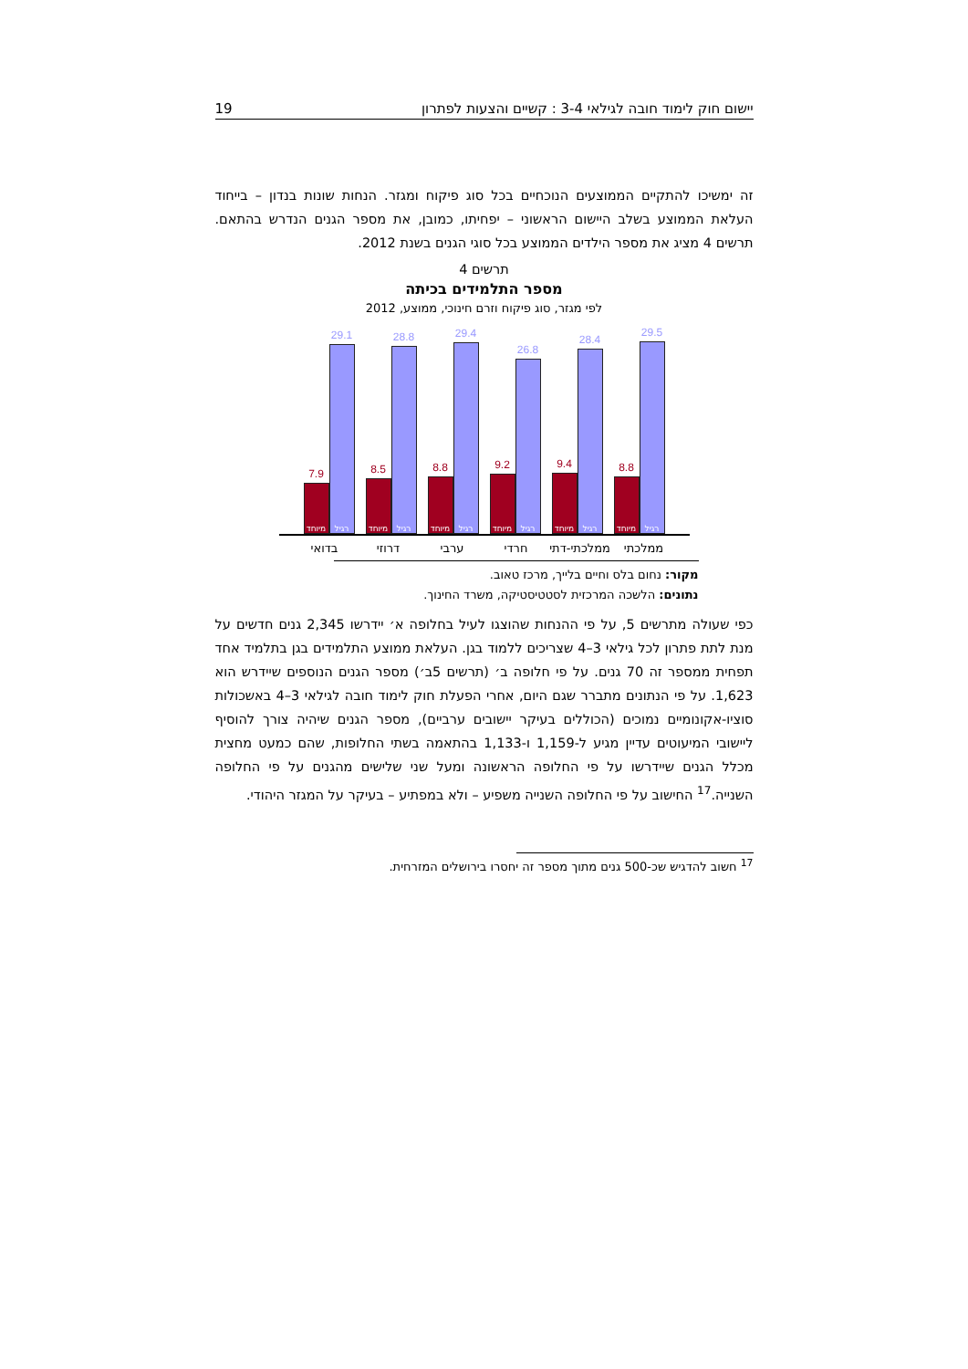יישום חוק לימוד חובה לגילאי 3-4 : קשיים והצעות לפתרון 19
זה ימשיכו להתקיים הממוצעים הנוכחיים בכל סוג פיקוח ומגזר. הנחות שונות בנדון – בייחוד העלאת הממוצע בשלב היישום הראשוני – יפחיתו, כמובן, את מספר הגנים הנדרש בהתאם. תרשים 4 מציג את מספר הילדים הממוצע בכל סוגי הגנים בשנת 2012.
תרשים 4
מספר התלמידים בכיתה
לפי מגזר, סוג פיקוח וזרם חינוכי, ממוצע, 2012
7.9
מיוחד
29.1
רגיל
8.5
מיוחד
28.8
רגיל
8.8
מיוחד
29.4
רגיל
9.2
מיוחד
26.8
רגיל
9.4
מיוחד
28.4
רגיל
8.8
מיוחד
29.5
רגיל
בדואי דרוזי ערבי חרדי ממלכתי-דתי ממלכתי
מקור: נחום בלס וחיים בלייך, מרכז טאוב.
נתונים: הלשכה המרכזית לסטטיסטיקה, משרד החינוך.
כפי שעולה מתרשים 5, על פי ההנחות שהוצגו לעיל בחלופה א׳ יידרשו 2,345 גנים חדשים על מנת לתת פתרון לכל גילאי 3–4 שצריכים ללמוד בגן. העלאת ממוצע התלמידים בגן בתלמיד אחד תפחית ממספר זה 70 גנים. על פי חלופה ב׳ (תרשים 5ב׳) מספר הגנים הנוספים שיידרש הוא 1,623. על פי הנתונים מתברר שגם היום, אחרי הפעלת חוק לימוד חובה לגילאי 3–4 באשכולות סוציו-אקונומיים נמוכים (הכוללים בעיקר יישובים ערביים), מספר הגנים שיהיה צורך להוסיף ליישובי המיעוטים עדיין מגיע ל-1,159 ו-1,133 בהתאמה בשתי החלופות, שהם כמעט מחצית מכלל הגנים שיידרשו על פי החלופה הראשונה ומעל שני שלישים מהגנים על פי החלופה השנייה.<sup>17</sup> החישוב על פי החלופה השנייה משפיע – ולא במפתיע – בעיקר על המגזר היהודי.
<sup>17</sup> חשוב להדגיש שכ-500 גנים מתוך מספר זה יחסרו בירושלים המזרחית.